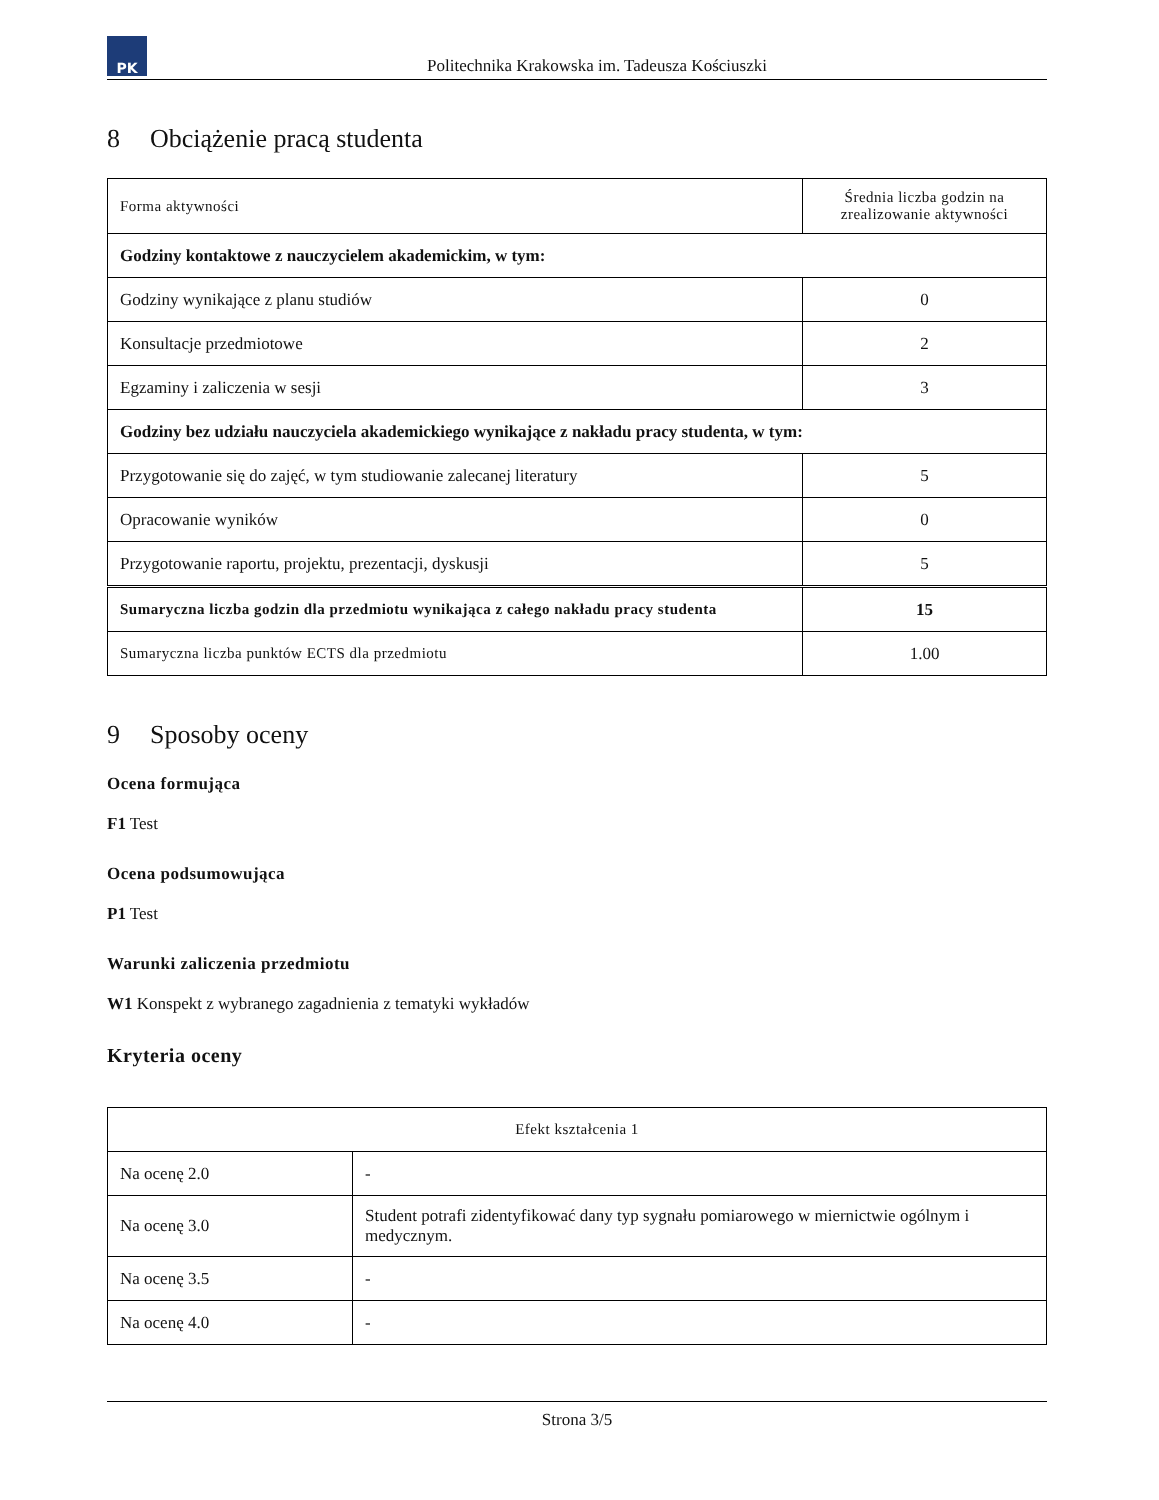PK
Politechnika Krakowska im. Tadeusza Kościuszki
8 Obciążenie pracą studenta
| Forma aktywności | Średnia liczba godzin na zrealizowanie aktywności |
| --- | --- |
| Godziny kontaktowe z nauczycielem akademickim, w tym: | |
| Godziny wynikające z planu studiów | 0 |
| Konsultacje przedmiotowe | 2 |
| Egzaminy i zaliczenia w sesji | 3 |
| Godziny bez udziału nauczyciela akademickiego wynikające z nakładu pracy studenta, w tym: | |
| Przygotowanie się do zajęć, w tym studiowanie zalecanej literatury | 5 |
| Opracowanie wyników | 0 |
| Przygotowanie raportu, projektu, prezentacji, dyskusji | 5 |
| Sumaryczna liczba godzin dla przedmiotu wynikająca z całego nakładu pracy studenta | 15 |
| Sumaryczna liczba punktów ECTS dla przedmiotu | 1.00 |
9 Sposoby oceny
Ocena formująca
F1 Test
Ocena podsumowująca
P1 Test
Warunki zaliczenia przedmiotu
W1 Konspekt z wybranego zagadnienia z tematyki wykładów
Kryteria oceny
| Efekt kształcenia 1 | |
| --- | --- |
| Na ocenę 2.0 | - |
| Na ocenę 3.0 | Student potrafi zidentyfikować dany typ sygnału pomiarowego w miernictwie ogólnym i medycznym. |
| Na ocenę 3.5 | - |
| Na ocenę 4.0 | - |
Strona 3/5